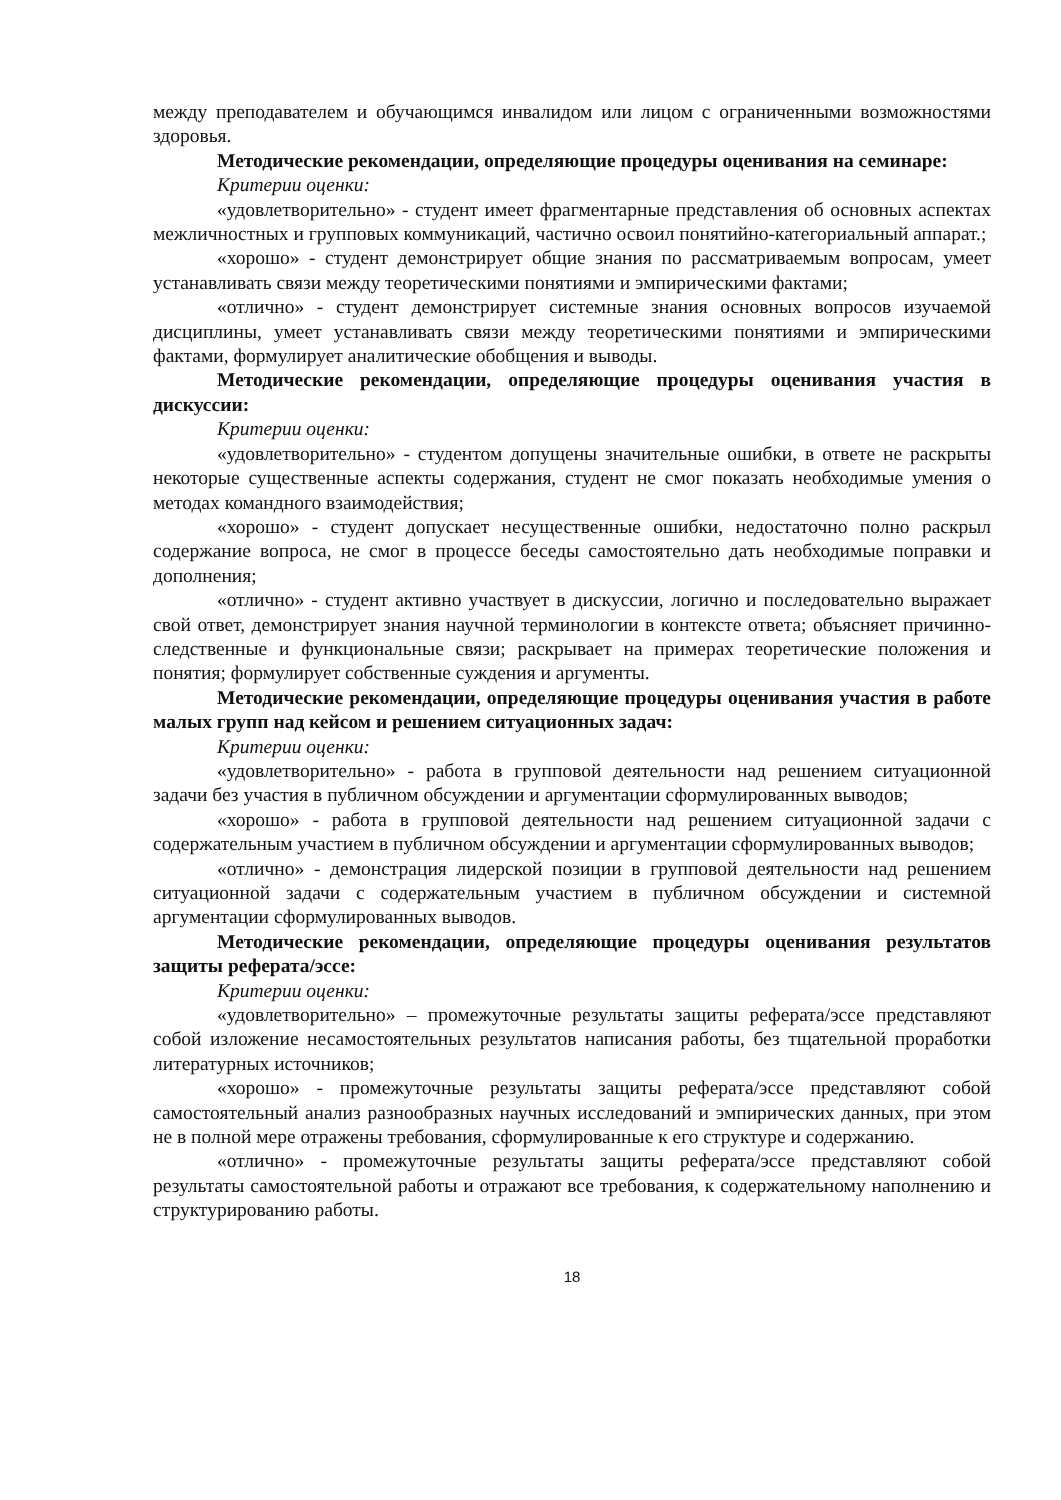между преподавателем и обучающимся инвалидом или лицом с ограниченными возможностями здоровья.
Методические рекомендации, определяющие процедуры оценивания на семинаре:
Критерии оценки:
«удовлетворительно» - студент имеет фрагментарные представления об основных аспектах межличностных и групповых коммуникаций, частично освоил понятийно-категориальный аппарат.;
«хорошо» - студент демонстрирует общие знания по рассматриваемым вопросам, умеет устанавливать связи между теоретическими понятиями и эмпирическими фактами;
«отлично» - студент демонстрирует системные знания основных вопросов изучаемой дисциплины, умеет устанавливать связи между теоретическими понятиями и эмпирическими фактами, формулирует аналитические обобщения и выводы.
Методические рекомендации, определяющие процедуры оценивания участия в дискуссии:
Критерии оценки:
«удовлетворительно» - студентом допущены значительные ошибки, в ответе не раскрыты некоторые существенные аспекты содержания, студент не смог показать необходимые умения о методах командного взаимодействия;
«хорошо» - студент допускает несущественные ошибки, недостаточно полно раскрыл содержание вопроса, не смог в процессе беседы самостоятельно дать необходимые поправки и дополнения;
«отлично» - студент активно участвует в дискуссии, логично и последовательно выражает свой ответ, демонстрирует знания научной терминологии в контексте ответа; объясняет причинно-следственные и функциональные связи; раскрывает на примерах теоретические положения и понятия; формулирует собственные суждения и аргументы.
Методические рекомендации, определяющие процедуры оценивания участия в работе малых групп над кейсом и решением ситуационных задач:
Критерии оценки:
«удовлетворительно» - работа в групповой деятельности над решением ситуационной задачи без участия в публичном обсуждении и аргументации сформулированных выводов;
«хорошо» - работа в групповой деятельности над решением ситуационной задачи с содержательным участием в публичном обсуждении и аргументации сформулированных выводов;
«отлично» - демонстрация лидерской позиции в групповой деятельности над решением ситуационной задачи с содержательным участием в публичном обсуждении и системной аргументации сформулированных выводов.
Методические рекомендации, определяющие процедуры оценивания результатов защиты реферата/эссе:
Критерии оценки:
«удовлетворительно» – промежуточные результаты защиты реферата/эссе представляют собой изложение несамостоятельных результатов написания работы, без тщательной проработки литературных источников;
«хорошо» - промежуточные результаты защиты реферата/эссе представляют собой самостоятельный анализ разнообразных научных исследований и эмпирических данных, при этом не в полной мере отражены требования, сформулированные к его структуре и содержанию.
«отлично» - промежуточные результаты защиты реферата/эссе представляют собой результаты самостоятельной работы и отражают все требования, к содержательному наполнению и структурированию работы.
18